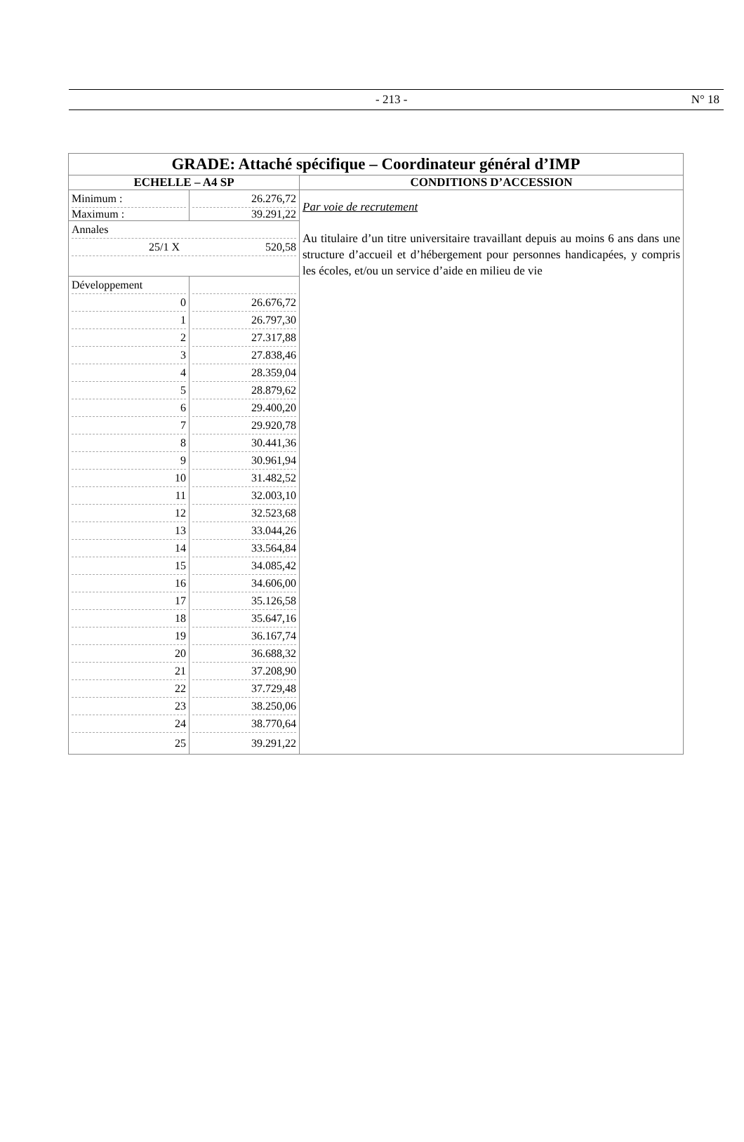- 213 - N° 18
| GRADE: Attaché spécifique – Coordinateur général d’IMP | | |
| ECHELLE – A4 SP | | CONDITIONS D’ACCESSION |
| Minimum : Maximum : | 26.276,72 39.291,22 | Par voie de recrutement Au titulaire d’un titre universitaire travaillant depuis au moins 6 ans dans une structure d’accueil et d’hébergement pour personnes handicapées, y compris les écoles, et/ou un service d’aide en milieu de vie |
| Annales 25/1 X 520,58 | | |
| Développement 0 1 2 3 4 5 6 7 8 9 10 11 12 13 14 15 16 17 18 19 20 21 22 23 24 25 | 26.676,72 26.797,30 27.317,88 27.838,46 28.359,04 28.879,62 29.400,20 29.920,78 30.441,36 30.961,94 31.482,52 32.003,10 32.523,68 33.044,26 33.564,84 34.085,42 34.606,00 35.126,58 35.647,16 36.167,74 36.688,32 37.208,90 37.729,48 38.250,06 38.770,64 39.291,22 | |